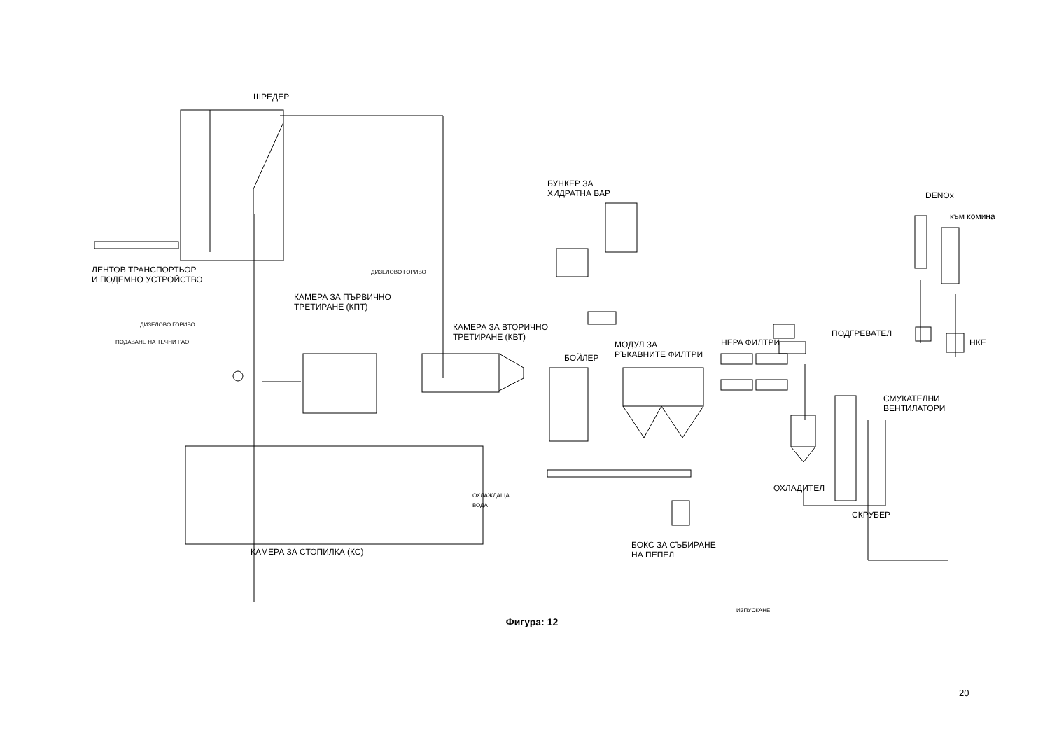ШРЕДЕР
ЛЕНТОВ ТРАНСПОРТЬОР
И ПОДЕМНО УСТРОЙСТВО
ДИЗЕЛОВО ГОРИВО
КАМЕРА ЗА ПЪРВИЧНО
ТРЕТИРАНЕ (КПТ)
ДИЗЕЛОВО ГОРИВО
ПОДАВАНЕ НА ТЕЧНИ РАО
КАМЕРА ЗА ВТОРИЧНО
ТРЕТИРАНЕ (КВТ)
БУНКЕР ЗА
ХИДРАТНА ВАР
DENOx
към комина
БОЙЛЕР
МОДУЛ ЗА
РЪКАВНИТЕ ФИЛТРИ
HEPA ФИЛТРИ
ПОДГРЕВАТЕЛ
НКЕ
СМУКАТЕЛНИ
ВЕНТИЛАТОРИ
ОХЛАЖДАЩА
ВОДА
ОХЛАДИТЕЛ
СКРУБЕР
КАМЕРА ЗА СТОПИЛКА (КС)
БОКС ЗА СЪБИРАНЕ
НА ПЕПЕЛ
ИЗПУСКАНЕ
Фигура: 12
20